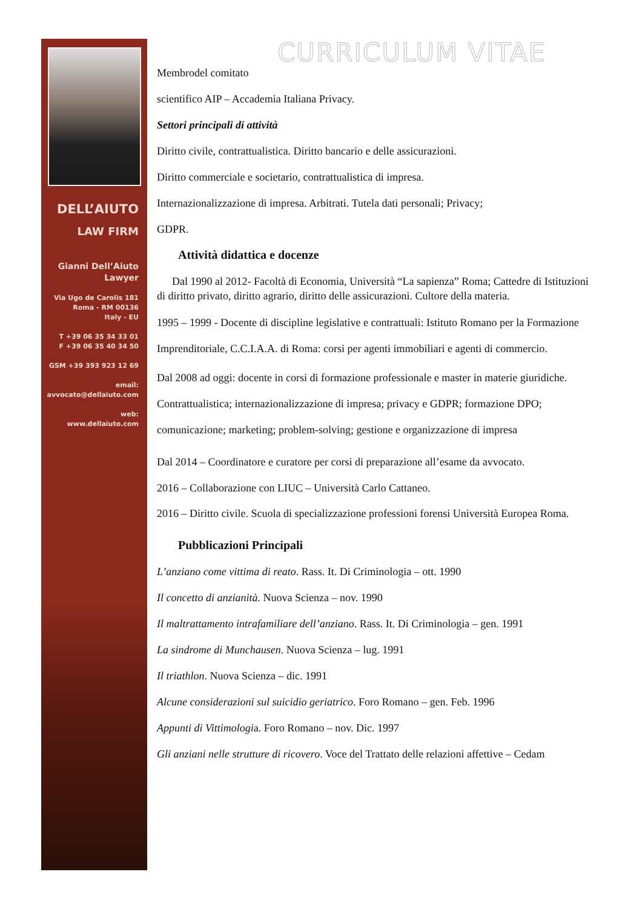DELL’AIUTO
LAW FIRM
Gianni Dell’Aiuto
Lawyer
Via Ugo de Carolis 181
Roma - RM 00136
Italy - EU
T +39 06 35 34 33 01
F +39 06 35 40 34 50
GSM +39 393 923 12 69
email:
avvocato@dellaiuto.com
web:
www.dellaiuto.com
CURRICULUM VITAE
Membrodel comitato
scientifico AIP – Accademia Italiana Privacy.
Settori principali di attività
Diritto civile, contrattualistica. Diritto bancario e delle assicurazioni.
Diritto commerciale e societario, contrattualistica di impresa.
Internazionalizzazione di impresa. Arbitrati. Tutela dati personali; Privacy;
GDPR.
Attività didattica e docenze
Dal 1990 al 2012- Facoltà di Economia, Università “La sapienza” Roma; Cattedre di Istituzioni di diritto privato, diritto agrario, diritto delle assicurazioni. Cultore della materia.
1995 – 1999 - Docente di discipline legislative e contrattuali: Istituto Romano per la Formazione Imprenditoriale, C.C.I.A.A. di Roma: corsi per agenti immobiliari e agenti di commercio.
Dal 2008 ad oggi: docente in corsi di formazione professionale e master in materie giuridiche. Contrattualistica; internazionalizzazione di impresa; privacy e GDPR; formazione DPO; comunicazione; marketing; problem-solving; gestione e organizzazione di impresa
Dal 2014 – Coordinatore e curatore per corsi di preparazione all’esame da avvocato.
2016 – Collaborazione con LIUC – Università Carlo Cattaneo.
2016 – Diritto civile. Scuola di specializzazione professioni forensi Università Europea Roma.
Pubblicazioni Principali
L’anziano come vittima di reato. Rass. It. Di Criminologia – ott. 1990
Il concetto di anzianità. Nuova Scienza – nov. 1990
Il maltrattamento intrafamiliare dell’anziano. Rass. It. Di Criminologia – gen. 1991
La sindrome di Munchausen. Nuova Scienza – lug. 1991
Il triathlon. Nuova Scienza – dic. 1991
Alcune considerazioni sul suicidio geriatrico. Foro Romano – gen. Feb. 1996
Appunti di Vittimologia. Foro Romano – nov. Dic. 1997
Gli anziani nelle strutture di ricovero. Voce del Trattato delle relazioni affettive – Cedam